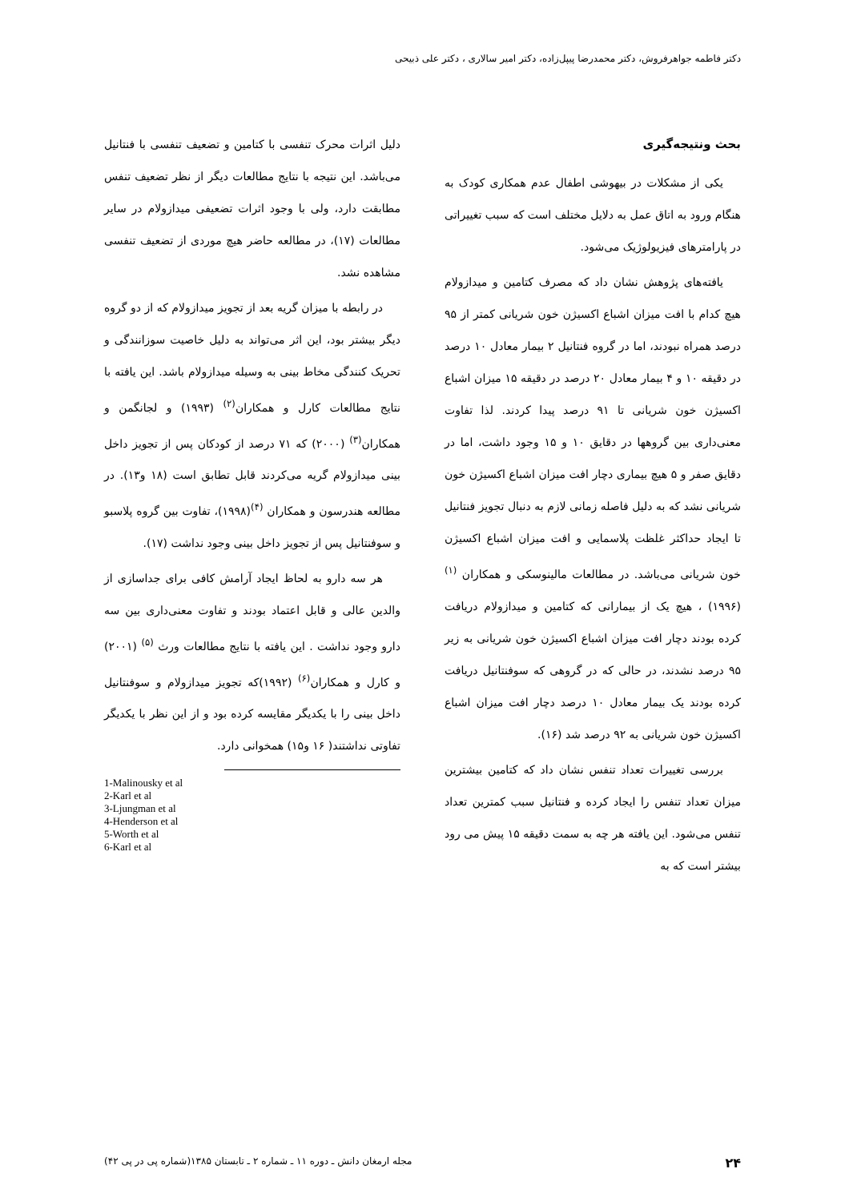دکتر فاطمه جواهرفروش، دکتر محمدرضا پیپل‌زاده، دکتر امیر سالاری ، دکتر علی ذبیحی
بحث ونتیجه‌گیری
یکی از مشکلات در بیهوشی اطفال عدم همکاری کودک به هنگام ورود به اتاق عمل به دلایل مختلف است که سبب تغییراتی در پارامترهای فیزیولوژیک می‌شود.
یافته‌های پژوهش نشان داد که مصرف کتامین و میدازولام هیچ کدام با افت میزان اشباع اکسیژن خون شریانی کمتر از ۹۵ درصد همراه نبودند، اما در گروه فنتانیل ۲ بیمار معادل ۱۰ درصد در دقیقه ۱۰ و ۴ بیمار معادل ۲۰ درصد در دقیقه ۱۵ میزان اشباع اکسیژن خون شریانی تا ۹۱ درصد پیدا کردند. لذا تفاوت معنی‌داری بین گروهها در دقایق ۱۰ و ۱۵ وجود داشت، اما در دقایق صفر و ۵ هیچ بیماری دچار افت میزان اشباع اکسیژن خون شریانی نشد که به دلیل فاصله زمانی لازم به دنبال تجویز فنتانیل تا ایجاد حداکثر غلظت پلاسمایی و افت میزان اشباع اکسیژن خون شریانی می‌باشد. در مطالعات مالینوسکی و همکاران <sup>(۱)</sup>(۱۹۹۶) ، هیچ یک از بیمارانی که کتامین و میدازولام دریافت کرده بودند دچار افت میزان اشباع اکسیژن خون شریانی به زیر ۹۵ درصد نشدند، در حالی که در گروهی که سوفنتانیل دریافت کرده بودند یک بیمار معادل ۱۰ درصد دچار افت میزان اشباع اکسیژن خون شریانی به ۹۲ درصد شد (۱۶).
بررسی تغییرات تعداد تنفس نشان داد که کتامین بیشترین میزان تعداد تنفس را ایجاد کرده و فنتانیل سبب کمترین تعداد تنفس می‌شود. این یافته هر چه به سمت دقیقه ۱۵ پیش می رود بیشتر است که به
دلیل اثرات محرک تنفسی با کتامین و تضعیف تنفسی با فنتانیل می‌باشد. این نتیجه با نتایج مطالعات دیگر از نظر تضعیف تنفس مطابقت دارد، ولی با وجود اثرات تضعیفی میدازولام در سایر مطالعات (۱۷)، در مطالعه حاضر هیچ موردی از تضعیف تنفسی مشاهده نشد.
در رابطه با میزان گریه بعد از تجویز میدازولام که از دو گروه دیگر بیشتر بود، این اثر می‌تواند به دلیل خاصیت سوزانندگی و تحریک کنندگی مخاط بینی به وسیله میدازولام باشد. این یافته با نتایج مطالعات کارل و همکاران<sup>(۲)</sup> (۱۹۹۳) و لجانگمن و همکاران<sup>(۳)</sup> (۲۰۰۰) که ۷۱ درصد از کودکان پس از تجویز داخل بینی میدازولام گریه می‌کردند قابل تطابق است (۱۸ و۱۳). در مطالعه هندرسون و همکاران <sup>(۴)</sup>(۱۹۹۸)، تفاوت بین گروه پلاسبو و سوفنتانیل پس از تجویز داخل بینی وجود نداشت (۱۷).
هر سه دارو به لحاظ ایجاد آرامش کافی برای جداسازی از والدین عالی و قابل اعتماد بودند و تفاوت معنی‌داری بین سه دارو وجود نداشت . این یافته با نتایج مطالعات ورث <sup>(۵)</sup> (۲۰۰۱) و کارل و همکاران<sup>(۶)</sup> (۱۹۹۲)که تجویز میدازولام و سوفنتانیل داخل بینی را با یکدیگر مقایسه کرده بود و از این نظر با یکدیگر تفاوتی نداشتند( ۱۶ و۱۵) همخوانی دارد.
1-Malinousky et al
2-Karl et al
3-Ljungman et al
4-Henderson et al
5-Worth et al
6-Karl et al
۲۴ مجله ارمغان دانش ـ دوره ۱۱ ـ شماره ۲ ـ تابستان ۱۳۸۵(شماره پی در پی ۴۲)